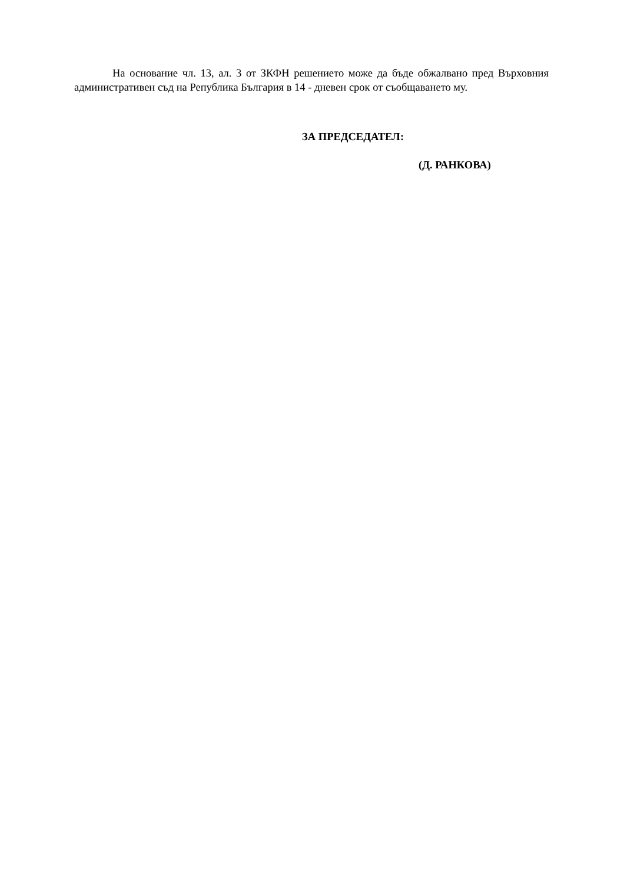На основание чл. 13, ал. 3 от ЗКФН решението може да бъде обжалвано пред Върховния административен съд на Република България в 14 - дневен срок от съобщаването му.
ЗА ПРЕДСЕДАТЕЛ:
(Д. РАНКОВА)